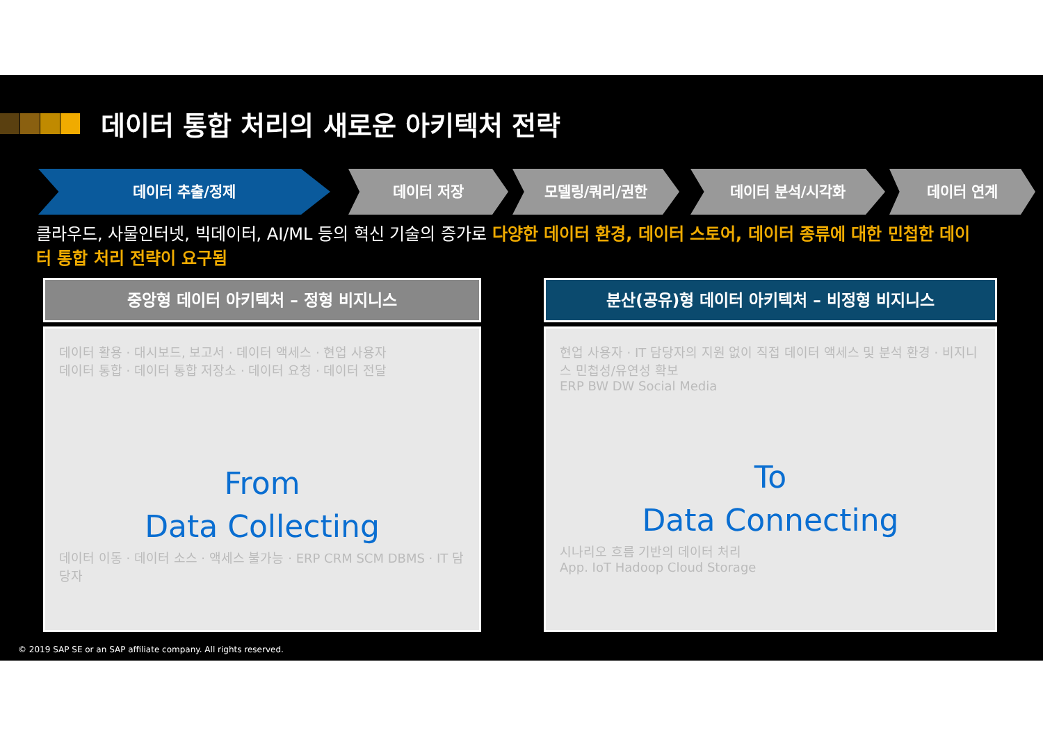데이터 통합 처리의 새로운 아키텍처 전략
데이터 추출/정제 데이터 저장 모델링/쿼리/권한 데이터 분석/시각화 데이터 연계
클라우드, 사물인터넷, 빅데이터, AI/ML 등의 혁신 기술의 증가로 다양한 데이터 환경, 데이터 스토어, 데이터 종류에 대한 민첩한 데이터 통합 처리 전략이 요구됨
중앙형 데이터 아키텍처 – 정형 비지니스
데이터 활용 · 대시보드, 보고서 · 데이터 액세스 · 현업 사용자
데이터 통합 · 데이터 통합 저장소 · 데이터 요청 · 데이터 전달
From
Data Collecting
데이터 이동 · 데이터 소스 · 액세스 불가능 · ERP CRM SCM DBMS · IT 담당자
분산(공유)형 데이터 아키텍처 – 비정형 비지니스
현업 사용자 · IT 담당자의 지원 없이 직접 데이터 액세스 및 분석 환경 · 비지니스 민첩성/유연성 확보
ERP BW DW Social Media
To
Data Connecting
시나리오 흐름 기반의 데이터 처리
App. IoT Hadoop Cloud Storage
© 2019 SAP SE or an SAP affiliate company. All rights reserved.